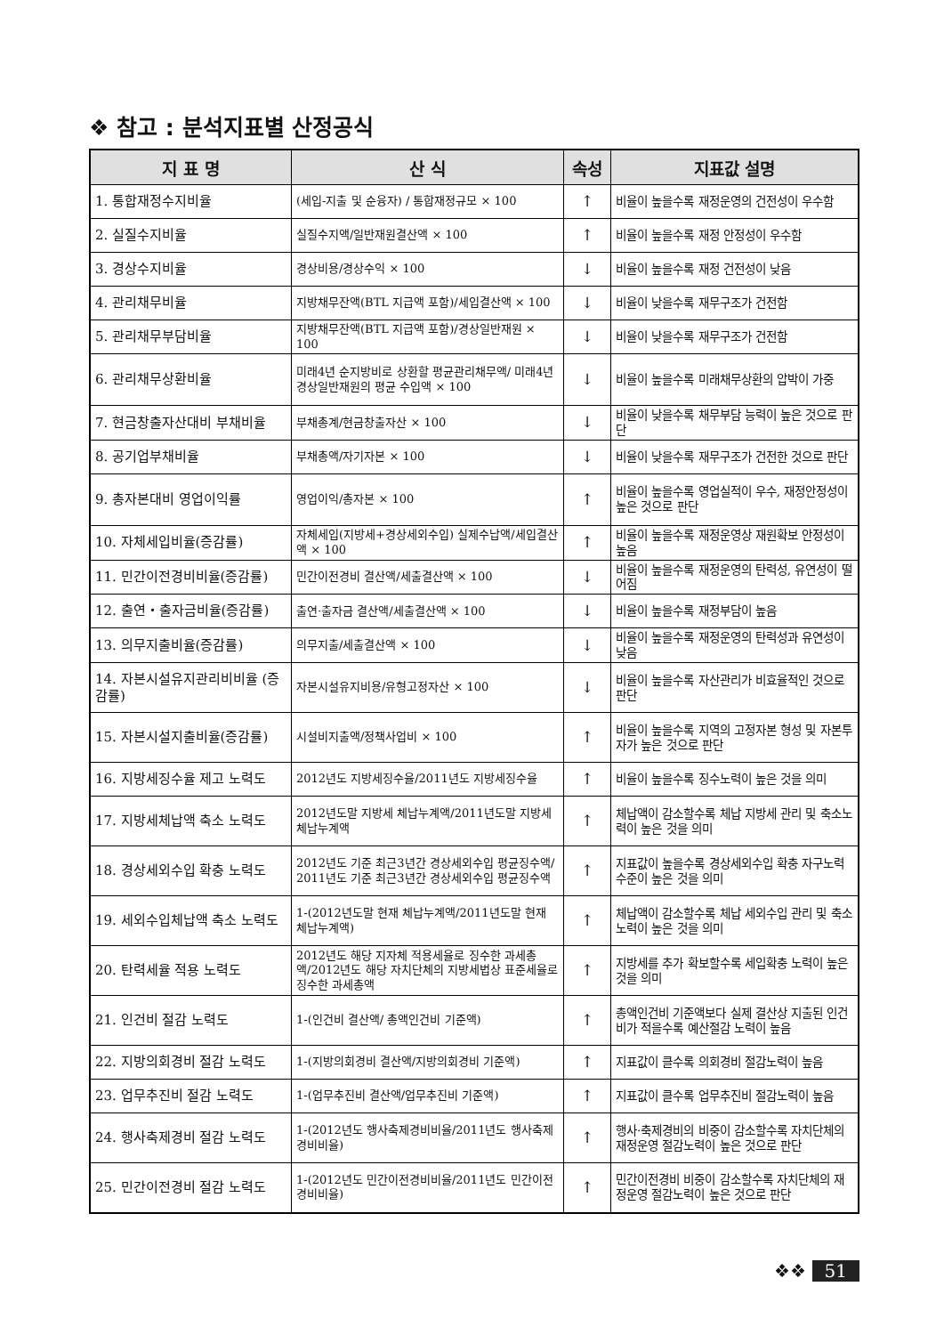❖ 참고 : 분석지표별 산정공식
| 지 표 명 | 산 식 | 속성 | 지표값 설명 |
| --- | --- | --- | --- |
| 1. 통합재정수지비율 | (세입-지출 및 순융자) / 통합재정규모 × 100 | ↑ | 비율이 높을수록 재정운영의 건전성이 우수함 |
| 2. 실질수지비율 | 실질수지액/일반재원결산액 × 100 | ↑ | 비율이 높을수록 재정 안정성이 우수함 |
| 3. 경상수지비율 | 경상비용/경상수익 × 100 | ↓ | 비율이 높을수록 재정 건전성이 낮음 |
| 4. 관리채무비율 | 지방채무잔액(BTL 지급액 포함)/세입결산액 × 100 | ↓ | 비율이 낮을수록 재무구조가 건전함 |
| 5. 관리채무부담비율 | 지방채무잔액(BTL 지급액 포함)/경상일반재원 × 100 | ↓ | 비율이 낮을수록 재무구조가 건전함 |
| 6. 관리채무상환비율 | 미래4년 순지방비로 상환할 평균관리채무액/ 미래4년 경상일반재원의 평균 수입액 × 100 | ↓ | 비율이 높을수록 미래채무상환의 압박이 가중 |
| 7. 현금창출자산대비 부채비율 | 부채총계/현금창출자산 × 100 | ↓ | 비율이 낮을수록 채무부담 능력이 높은 것으로 판단 |
| 8. 공기업부채비율 | 부채총액/자기자본 × 100 | ↓ | 비율이 낮을수록 재무구조가 건전한 것으로 판단 |
| 9. 총자본대비 영업이익률 | 영업이익/총자본 × 100 | ↑ | 비율이 높을수록 영업실적이 우수, 재정안정성이 높은 것으로 판단 |
| 10. 자체세입비율(증감률) | 자체세입(지방세+경상세외수입) 실제수납액/세입결산액 × 100 | ↑ | 비율이 높을수록 재정운영상 재원확보 안정성이 높음 |
| 11. 민간이전경비비율(증감률) | 민간이전경비 결산액/세출결산액 × 100 | ↓ | 비율이 높을수록 재정운영의 탄력성, 유연성이 떨어짐 |
| 12. 출연・출자금비율(증감률) | 출연·출자금 결산액/세출결산액 × 100 | ↓ | 비율이 높을수록 재정부담이 높음 |
| 13. 의무지출비율(증감률) | 의무지출/세출결산액 × 100 | ↓ | 비율이 높을수록 재정운영의 탄력성과 유연성이 낮음 |
| 14. 자본시설유지관리비비율 (증감률) | 자본시설유지비용/유형고정자산 × 100 | ↓ | 비율이 높을수록 자산관리가 비효율적인 것으로 판단 |
| 15. 자본시설지출비율(증감률) | 시설비지출액/정책사업비 × 100 | ↑ | 비율이 높을수록 지역의 고정자본 형성 및 자본투자가 높은 것으로 판단 |
| 16. 지방세징수율 제고 노력도 | 2012년도 지방세징수율/2011년도 지방세징수율 | ↑ | 비율이 높을수록 징수노력이 높은 것을 의미 |
| 17. 지방세체납액 축소 노력도 | 2012년도말 지방세 체납누계액/2011년도말 지방세 체납누계액 | ↑ | 체납액이 감소할수록 체납 지방세 관리 및 축소노력이 높은 것을 의미 |
| 18. 경상세외수입 확충 노력도 | 2012년도 기준 최근3년간 경상세외수입 평균징수액/ 2011년도 기준 최근3년간 경상세외수입 평균징수액 | ↑ | 지표값이 높을수록 경상세외수입 확충 자구노력 수준이 높은 것을 의미 |
| 19. 세외수입체납액 축소 노력도 | 1-(2012년도말 현재 체납누계액/2011년도말 현재 체납누계액) | ↑ | 체납액이 감소할수록 체납 세외수입 관리 및 축소 노력이 높은 것을 의미 |
| 20. 탄력세율 적용 노력도 | 2012년도 해당 지자체 적용세율로 징수한 과세총액/2012년도 해당 자치단체의 지방세법상 표준세율로 징수한 과세총액 | ↑ | 지방세를 추가 확보할수록 세입확충 노력이 높은 것을 의미 |
| 21. 인건비 절감 노력도 | 1-(인건비 결산액/ 총액인건비 기준액) | ↑ | 총액인건비 기준액보다 실제 결산상 지출된 인건비가 적을수록 예산절감 노력이 높음 |
| 22. 지방의회경비 절감 노력도 | 1-(지방의회경비 결산액/지방의회경비 기준액) | ↑ | 지표값이 클수록 의회경비 절감노력이 높음 |
| 23. 업무추진비 절감 노력도 | 1-(업무추진비 결산액/업무추진비 기준액) | ↑ | 지표값이 클수록 업무추진비 절감노력이 높음 |
| 24. 행사축제경비 절감 노력도 | 1-(2012년도 행사축제경비비율/2011년도 행사축제경비비율) | ↑ | 행사·축제경비의 비중이 감소할수록 자치단체의 재정운영 절감노력이 높은 것으로 판단 |
| 25. 민간이전경비 절감 노력도 | 1-(2012년도 민간이전경비비율/2011년도 민간이전경비비율) | ↑ | 민간이전경비 비중이 감소할수록 자치단체의 재정운영 절감노력이 높은 것으로 판단 |
❖❖ 51